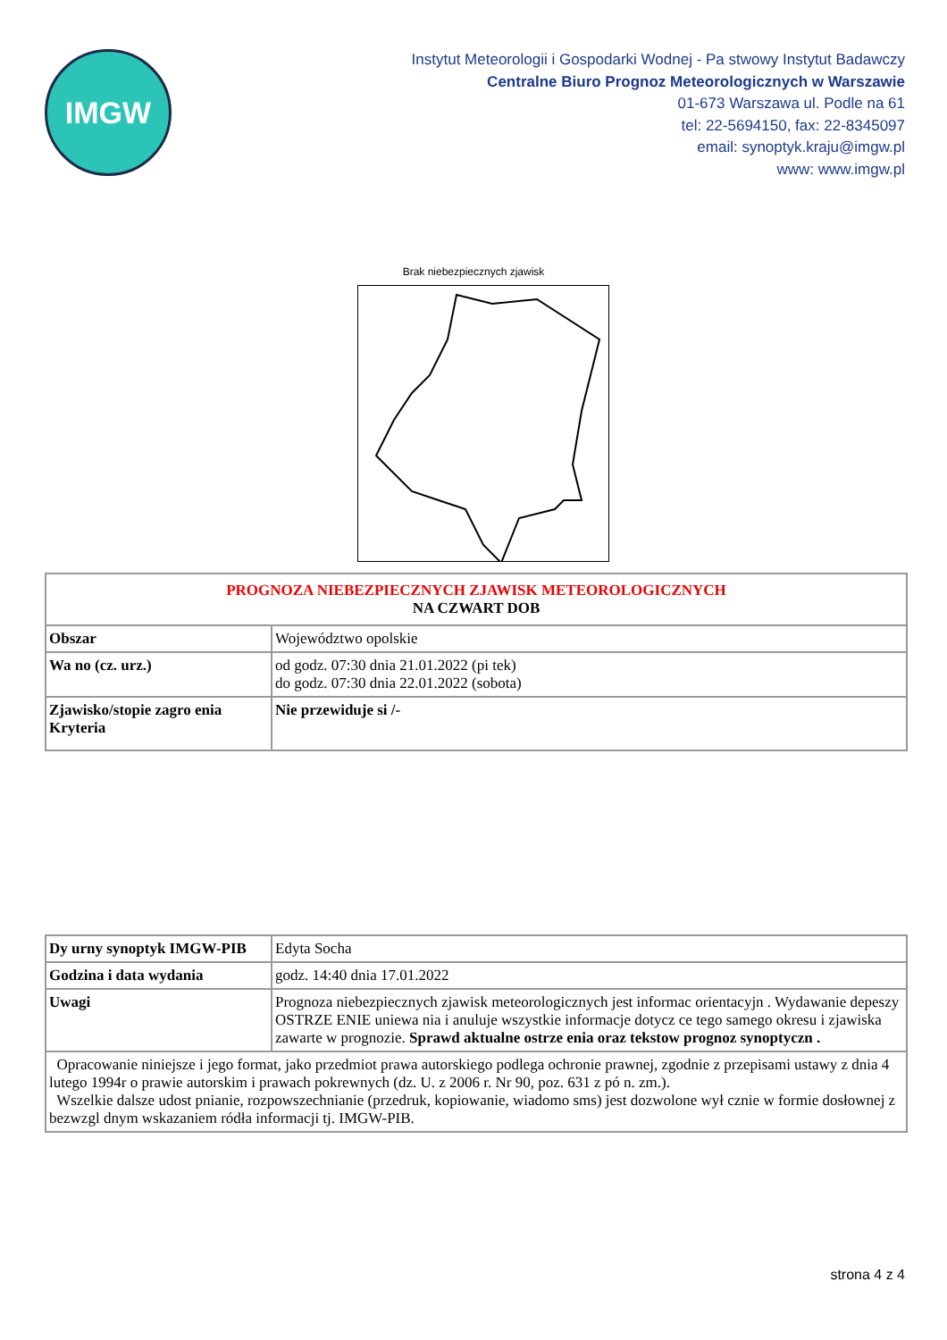IMGW
Instytut Meteorologii i Gospodarki Wodnej - Pa stwowy Instytut Badawczy
Centralne Biuro Prognoz Meteorologicznych w Warszawie
01-673 Warszawa ul. Podle na 61
tel: 22-5694150, fax: 22-8345097
email: synoptyk.kraju@imgw.pl
www: www.imgw.pl
Brak niebezpiecznych zjawisk
| PROGNOZA NIEBEZPIECZNYCH ZJAWISK METEOROLOGICZNYCH NA CZWART DOB | |
| Obszar | Województwo opolskie |
| Wa no (cz. urz.) | od godz. 07:30 dnia 21.01.2022 (pi tek) do godz. 07:30 dnia 22.01.2022 (sobota) |
| Zjawisko/stopie zagro enia Kryteria | Nie przewiduje si /- |
| Dy urny synoptyk IMGW-PIB | Edyta Socha |
| Godzina i data wydania | godz. 14:40 dnia 17.01.2022 |
| Uwagi | Prognoza niebezpiecznych zjawisk meteorologicznych jest informac orientacyjn . Wydawanie depeszy OSTRZE ENIE uniewa nia i anuluje wszystkie informacje dotycz ce tego samego okresu i zjawiska zawarte w prognozie. Sprawd aktualne ostrze enia oraz tekstow prognoz synoptyczn . |
| Opracowanie niniejsze i jego format, jako przedmiot prawa autorskiego podlega ochronie prawnej, zgodnie z przepisami ustawy z dnia 4 lutego 1994r o prawie autorskim i prawach pokrewnych (dz. U. z 2006 r. Nr 90, poz. 631 z pó n. zm.). Wszelkie dalsze udost pnianie, rozpowszechnianie (przedruk, kopiowanie, wiadomo sms) jest dozwolone wył cznie w formie dosłownej z bezwzgl dnym wskazaniem ródła informacji tj. IMGW-PIB. | |
strona 4 z 4